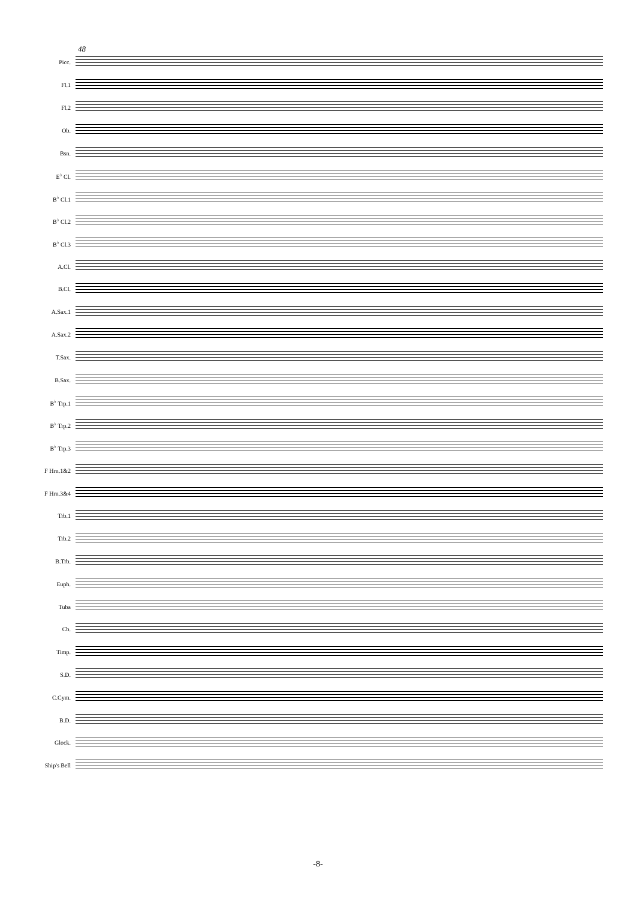48
Picc.
Fl.1
Fl.2
Ob.
Bsn.
E<sup>♭</sup> Cl.
B<sup>♭</sup> Cl.1
B<sup>♭</sup> Cl.2
B<sup>♭</sup> Cl.3
A.Cl.
B.Cl.
A.Sax.1
A.Sax.2
T.Sax.
B.Sax.
B<sup>♭</sup> Trp.1
B<sup>♭</sup> Trp.2
B<sup>♭</sup> Trp.3
F Hrn.1&2
F Hrn.3&4
Trb.1
Trb.2
B.Trb.
Euph.
Tuba
Cb.
Timp.
S.D.
C.Cym.
B.D.
Glock.
Ship's Bell
-8-